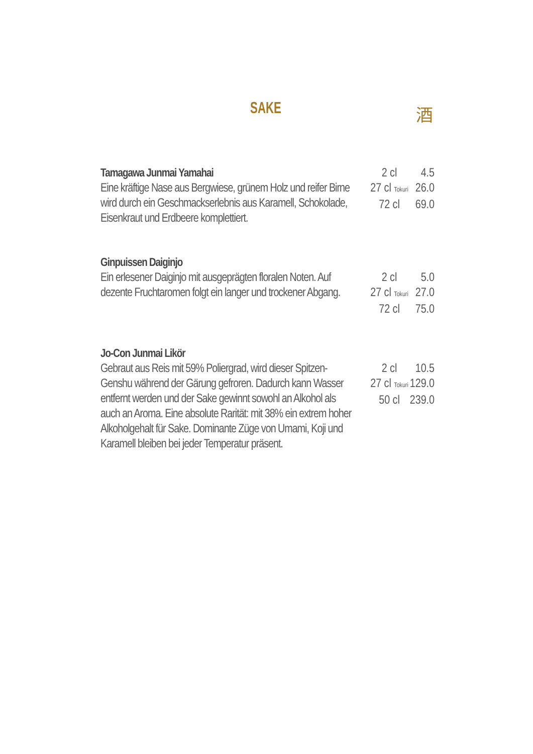SAKE 酒
Tamagawa Junmai Yamahai
Eine kräftige Nase aus Bergwiese, grünem Holz und reifer Birne wird durch ein Geschmackserlebnis aus Karamell, Schokolade, Eisenkraut und Erdbeere komplettiert.
2 cl 4.5
27 cl Tokuri 26.0
72 cl 69.0
Ginpuissen Daiginjo
Ein erlesener Daiginjo mit ausgeprägten floralen Noten. Auf dezente Fruchtaromen folgt ein langer und trockener Abgang.
2 cl 5.0
27 cl Tokuri 27.0
72 cl 75.0
Jo-Con Junmai Likör
Gebraut aus Reis mit 59% Poliergrad, wird dieser Spitzen-Genshu während der Gärung gefroren. Dadurch kann Wasser entfernt werden und der Sake gewinnt sowohl an Alkohol als auch an Aroma. Eine absolute Rarität: mit 38% ein extrem hoher Alkoholgehalt für Sake. Dominante Züge von Umami, Koji und Karamell bleiben bei jeder Temperatur präsent.
2 cl 10.5
27 cl Tokuri 129.0
50 cl 239.0